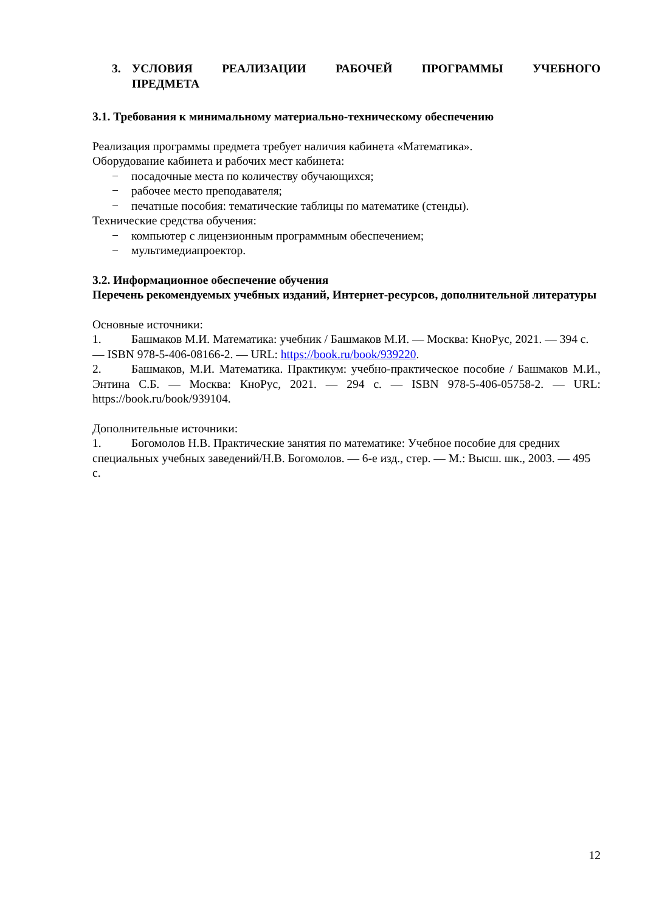3. УСЛОВИЯ РЕАЛИЗАЦИИ РАБОЧЕЙ ПРОГРАММЫ УЧЕБНОГО ПРЕДМЕТА
3.1. Требования к минимальному материально-техническому обеспечению
Реализация программы предмета требует наличия кабинета «Математика».
Оборудование кабинета и рабочих мест кабинета:
− посадочные места по количеству обучающихся;
− рабочее место преподавателя;
− печатные пособия: тематические таблицы по математике (стенды).
Технические средства обучения:
− компьютер с лицензионным программным обеспечением;
− мультимедиапроектор.
3.2. Информационное обеспечение обучения
Перечень рекомендуемых учебных изданий, Интернет-ресурсов, дополнительной литературы
Основные источники:
1. Башмаков М.И. Математика: учебник / Башмаков М.И. — Москва: КноРус, 2021. — 394 с. — ISBN 978-5-406-08166-2. — URL: https://book.ru/book/939220.
2. Башмаков, М.И. Математика. Практикум: учебно-практическое пособие / Башмаков М.И., Энтина С.Б. — Москва: КноРус, 2021. — 294 с. — ISBN 978-5-406-05758-2. — URL: https://book.ru/book/939104.
Дополнительные источники:
1. Богомолов Н.В. Практические занятия по математике: Учебное пособие для средних специальных учебных заведений/Н.В. Богомолов. — 6-е изд., стер. — М.: Высш. шк., 2003. — 495 с.
12